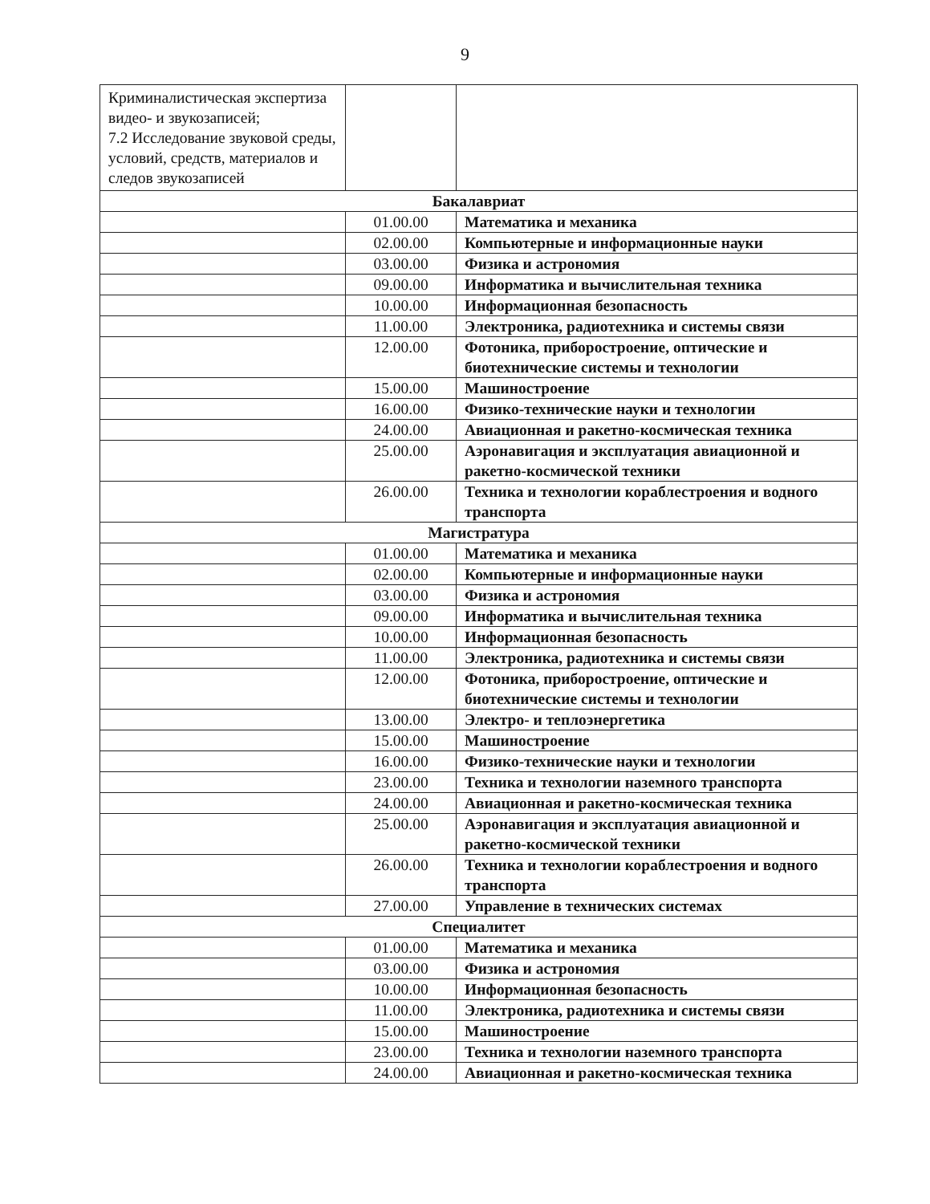9
| Криминалистическая экспертиза видео- и звукозаписей; 7.2 Исследование звуковой среды, условий, средств, материалов и следов звукозаписей | | |
| Бакалавриат | | |
| | 01.00.00 | Математика и механика |
| | 02.00.00 | Компьютерные и информационные науки |
| | 03.00.00 | Физика и астрономия |
| | 09.00.00 | Информатика и вычислительная техника |
| | 10.00.00 | Информационная безопасность |
| | 11.00.00 | Электроника, радиотехника и системы связи |
| | 12.00.00 | Фотоника, приборостроение, оптические и биотехнические системы и технологии |
| | 15.00.00 | Машиностроение |
| | 16.00.00 | Физико-технические науки и технологии |
| | 24.00.00 | Авиационная и ракетно-космическая техника |
| | 25.00.00 | Аэронавигация и эксплуатация авиационной и ракетно-космической техники |
| | 26.00.00 | Техника и технологии кораблестроения и водного транспорта |
| Магистратура | | |
| | 01.00.00 | Математика и механика |
| | 02.00.00 | Компьютерные и информационные науки |
| | 03.00.00 | Физика и астрономия |
| | 09.00.00 | Информатика и вычислительная техника |
| | 10.00.00 | Информационная безопасность |
| | 11.00.00 | Электроника, радиотехника и системы связи |
| | 12.00.00 | Фотоника, приборостроение, оптические и биотехнические системы и технологии |
| | 13.00.00 | Электро- и теплоэнергетика |
| | 15.00.00 | Машиностроение |
| | 16.00.00 | Физико-технические науки и технологии |
| | 23.00.00 | Техника и технологии наземного транспорта |
| | 24.00.00 | Авиационная и ракетно-космическая техника |
| | 25.00.00 | Аэронавигация и эксплуатация авиационной и ракетно-космической техники |
| | 26.00.00 | Техника и технологии кораблестроения и водного транспорта |
| | 27.00.00 | Управление в технических системах |
| Специалитет | | |
| | 01.00.00 | Математика и механика |
| | 03.00.00 | Физика и астрономия |
| | 10.00.00 | Информационная безопасность |
| | 11.00.00 | Электроника, радиотехника и системы связи |
| | 15.00.00 | Машиностроение |
| | 23.00.00 | Техника и технологии наземного транспорта |
| | 24.00.00 | Авиационная и ракетно-космическая техника |